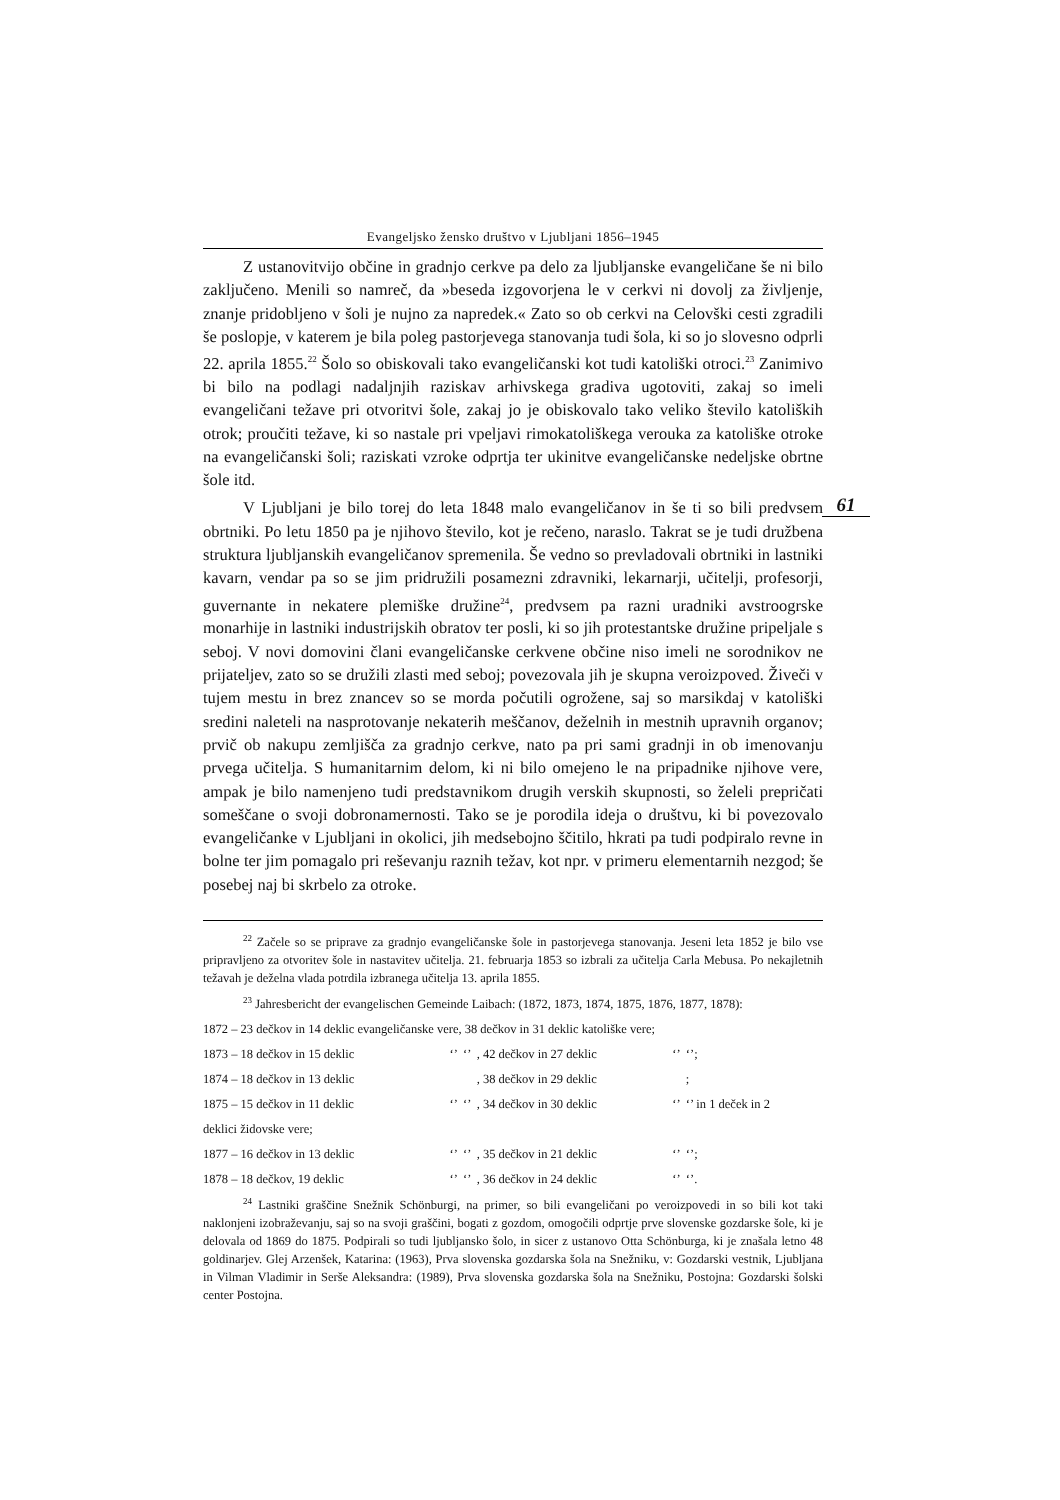Evangeljsko žensko društvo v Ljubljani 1856–1945
Z ustanovitvijo občine in gradnjo cerkve pa delo za ljubljanske evangeličane še ni bilo zaključeno. Menili so namreč, da »beseda izgovorjena le v cerkvi ni dovolj za življenje, znanje pridobljeno v šoli je nujno za napredek.« Zato so ob cerkvi na Celovški cesti zgradili še poslopje, v katerem je bila poleg pastorjevega stanovanja tudi šola, ki so jo slovesno odprli 22. aprila 1855.<sup>22</sup> Šolo so obiskovali tako evangeličanski kot tudi katoliški otroci.<sup>23</sup> Zanimivo bi bilo na podlagi nadaljnjih raziskav arhivskega gradiva ugotoviti, zakaj so imeli evangeličani težave pri otvoritvi šole, zakaj jo je obiskovalo tako veliko število katoliških otrok; proučiti težave, ki so nastale pri vpeljavi rimokatoliškega verouka za katoliške otroke na evangeličanski šoli; raziskati vzroke odprtja ter ukinitve evangeličanske nedeljske obrtne šole itd.
V Ljubljani je bilo torej do leta 1848 malo evangeličanov in še ti so bili predvsem obrtniki. Po letu 1850 pa je njihovo število, kot je rečeno, naraslo. Takrat se je tudi družbena struktura ljubljanskih evangeličanov spremenila. Še vedno so prevladovali obrtniki in lastniki kavarn, vendar pa so se jim pridružili posamezni zdravniki, lekarnarji, učitelji, profesorji, guvernante in nekatere plemiške družine<sup>24</sup>, predvsem pa razni uradniki avstroogrske monarhije in lastniki industrijskih obratov ter posli, ki so jih protestantske družine pripeljale s seboj. V novi domovini člani evangeličanske cerkvene občine niso imeli ne sorodnikov ne prijateljev, zato so se družili zlasti med seboj; povezovala jih je skupna veroizpoved. Živeči v tujem mestu in brez znancev so se morda počutili ogrožene, saj so marsikdaj v katoliški sredini naleteli na nasprotovanje nekaterih meščanov, deželnih in mestnih upravnih organov; prvič ob nakupu zemljišča za gradnjo cerkve, nato pa pri sami gradnji in ob imenovanju prvega učitelja. S humanitarnim delom, ki ni bilo omejeno le na pripadnike njihove vere, ampak je bilo namenjeno tudi predstavnikom drugih verskih skupnosti, so želeli prepričati someščane o svoji dobronamernosti. Tako se je porodila ideja o društvu, ki bi povezovalo evangeličanke v Ljubljani in okolici, jih medsebojno ščitilo, hkrati pa tudi podpiralo revne in bolne ter jim pomagalo pri reševanju raznih težav, kot npr. v primeru elementarnih nezgod; še posebej naj bi skrbelo za otroke.
<sup>22</sup> Začele so se priprave za gradnjo evangeličanske šole in pastorjevega stanovanja. Jeseni leta 1852 je bilo vse pripravljeno za otvoritev šole in nastavitev učitelja. 21. februarja 1853 so izbrali za učitelja Carla Mebusa. Po nekajletnih težavah je deželna vlada potrdila izbranega učitelja 13. aprila 1855.
<sup>23</sup> Jahresbericht der evangelischen Gemeinde Laibach: (1872, 1873, 1874, 1875, 1876, 1877, 1878):
| 1872 – 23 dečkov in 14 deklic evangeličanske vere, 38 dečkov in 31 deklic katoliške vere; | | | | | |
| 1873 – 18 dečkov in 15 deklic | ‘’ | ‘’ | , 42 dečkov in 27 deklic | ‘’ | ‘’; |
| 1874 – 18 dečkov in 13 deklic | | | , 38 dečkov in 29 deklic | | ; |
| 1875 – 15 dečkov in 11 deklic | ‘’ | ‘’ | , 34 dečkov in 30 deklic | ‘’ | ‘’ in 1 deček in 2 |
| deklici židovske vere; | | | | | |
| 1877 – 16 dečkov in 13 deklic | ‘’ | ‘’ | , 35 dečkov in 21 deklic | ‘’ | ‘’; |
| 1878 – 18 dečkov, 19 deklic | ‘’ | ‘’ | , 36 dečkov in 24 deklic | ‘’ | ‘’. |
<sup>24</sup> Lastniki graščine Snežnik Schönburgi, na primer, so bili evangeličani po veroizpovedi in so bili kot taki naklonjeni izobraževanju, saj so na svoji graščini, bogati z gozdom, omogočili odprtje prve slovenske gozdarske šole, ki je delovala od 1869 do 1875. Podpirali so tudi ljubljansko šolo, in sicer z ustanovo Otta Schönburga, ki je znašala letno 48 goldinarjev. Glej Arzenšek, Katarina: (1963), Prva slovenska gozdarska šola na Snežniku, v: Gozdarski vestnik, Ljubljana in Vilman Vladimir in Serše Aleksandra: (1989), Prva slovenska gozdarska šola na Snežniku, Postojna: Gozdarski šolski center Postojna.
61